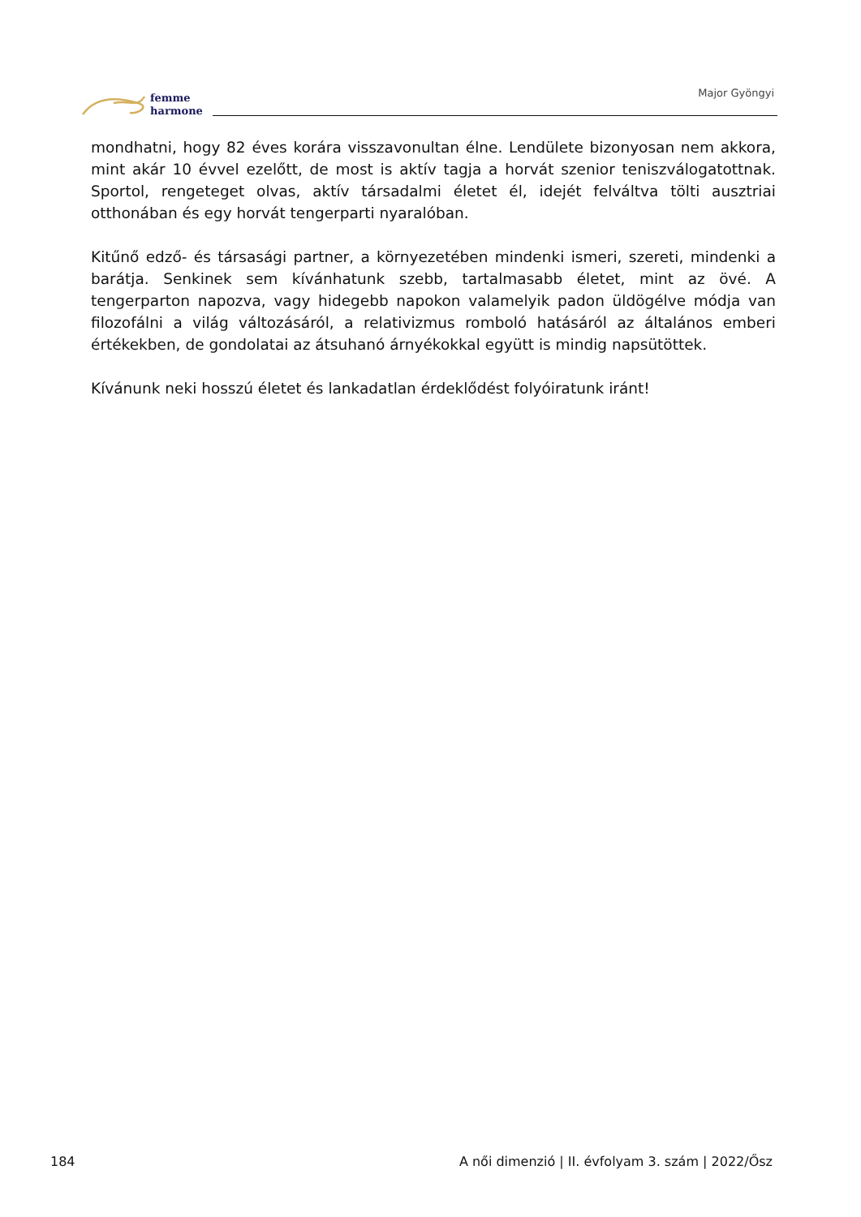femme
harmone
Major Gyöngyi
mondhatni, hogy 82 éves korára visszavonultan élne. Lendülete bizonyosan nem akkora, mint akár 10 évvel ezelőtt, de most is aktív tagja a horvát szenior teniszválogatottnak. Sportol, rengeteget olvas, aktív társadalmi életet él, idejét felváltva tölti ausztriai otthonában és egy horvát tengerparti nyaralóban.
Kitűnő edző- és társasági partner, a környezetében mindenki ismeri, szereti, mindenki a barátja. Senkinek sem kívánhatunk szebb, tartalmasabb életet, mint az övé. A tengerparton napozva, vagy hidegebb napokon valamelyik padon üldögélve módja van filozofálni a világ változásáról, a relativizmus romboló hatásáról az általános emberi értékekben, de gondolatai az átsuhanó árnyékokkal együtt is mindig napsütöttek.
Kívánunk neki hosszú életet és lankadatlan érdeklődést folyóiratunk iránt!
184 A női dimenzió | II. évfolyam 3. szám | 2022/Ősz